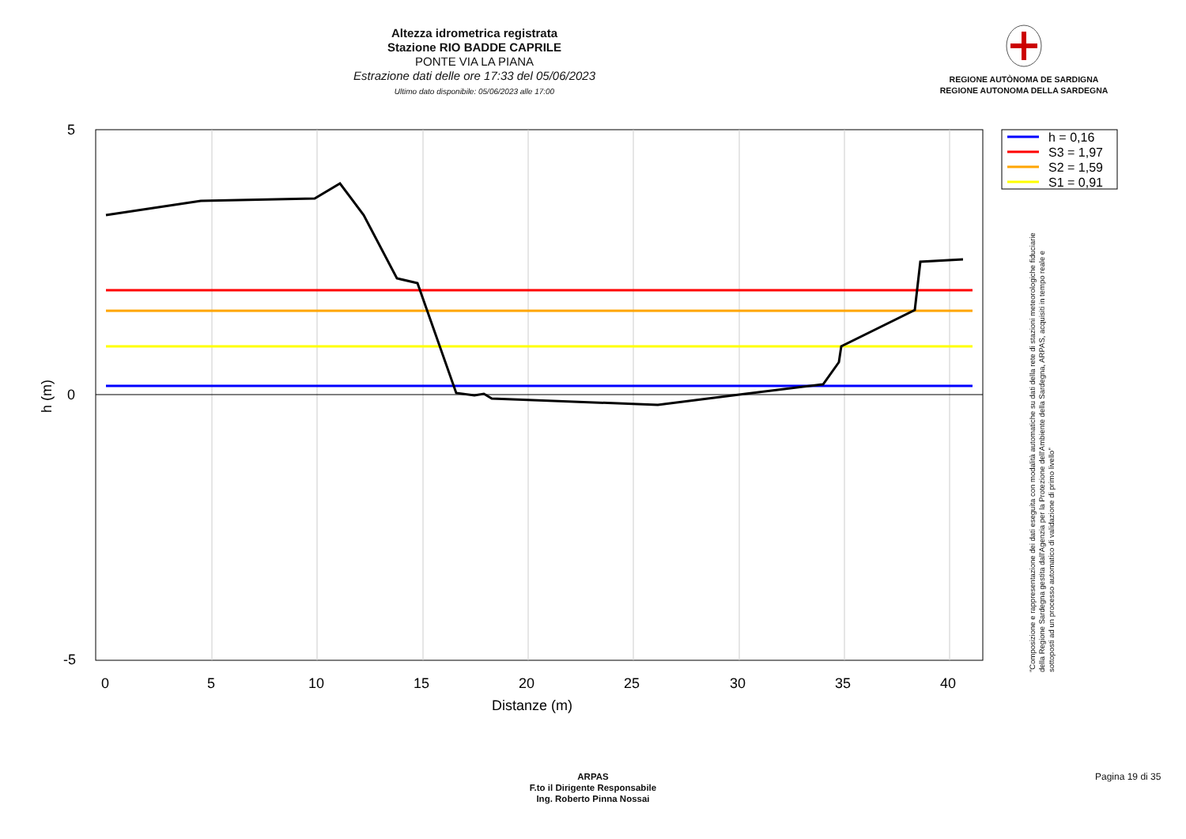Altezza idrometrica registrata
Stazione RIO BADDE CAPRILE
PONTE VIA LA PIANA
Estrazione dati delle ore 17:33 del 05/06/2023
Ultimo dato disponibile: 05/06/2023 alle 17:00
REGIONE AUTÒNOMA DE SARDIGNA
REGIONE AUTONOMA DELLA SARDEGNA
5
0
-5
0
5
10
15
20
25
30
35
40
Distanze (m)
h (m)
h = 0,16
S3 = 1,97
S2 = 1,59
S1 = 0,91
"Composizione e rappresentazione dei dati eseguita con modalità automatiche su dati della rete di stazioni meteorologiche fiduciarie della Regione Sardegna gestita dall'Agenzia per la Protezione dell'Ambiente della Sardegna, ARPAS, acquisiti in tempo reale e sottoposti ad un processo automatico di validazione di primo livello"
ARPAS
F.to il Dirigente Responsabile
Ing. Roberto Pinna Nossai
Pagina 19 di 35